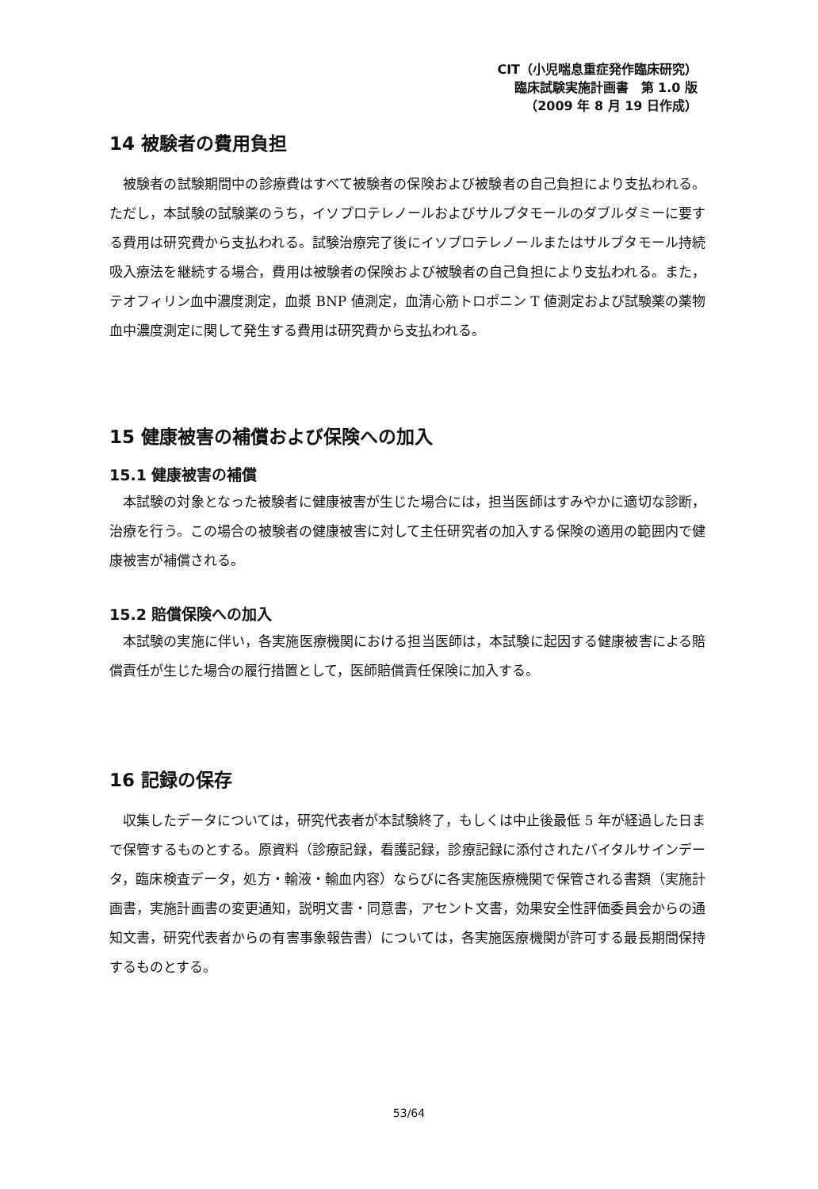CIT（小児喘息重症発作臨床研究）
臨床試験実施計画書　第 1.0 版
（2009 年 8 月 19 日作成）
14 被験者の費用負担
被験者の試験期間中の診療費はすべて被験者の保険および被験者の自己負担により支払われる。ただし，本試験の試験薬のうち，イソプロテレノールおよびサルブタモールのダブルダミーに要する費用は研究費から支払われる。試験治療完了後にイソプロテレノールまたはサルブタモール持続吸入療法を継続する場合，費用は被験者の保険および被験者の自己負担により支払われる。また，テオフィリン血中濃度測定，血漿 BNP 値測定，血清心筋トロポニン T 値測定および試験薬の薬物血中濃度測定に関して発生する費用は研究費から支払われる。
15 健康被害の補償および保険への加入
15.1 健康被害の補償
本試験の対象となった被験者に健康被害が生じた場合には，担当医師はすみやかに適切な診断，治療を行う。この場合の被験者の健康被害に対して主任研究者の加入する保険の適用の範囲内で健康被害が補償される。
15.2 賠償保険への加入
本試験の実施に伴い，各実施医療機関における担当医師は，本試験に起因する健康被害による賠償責任が生じた場合の履行措置として，医師賠償責任保険に加入する。
16 記録の保存
収集したデータについては，研究代表者が本試験終了，もしくは中止後最低 5 年が経過した日まで保管するものとする。原資料（診療記録，看護記録，診療記録に添付されたバイタルサインデータ，臨床検査データ，処方・輸液・輸血内容）ならびに各実施医療機関で保管される書類（実施計画書，実施計画書の変更通知，説明文書・同意書，アセント文書，効果安全性評価委員会からの通知文書，研究代表者からの有害事象報告書）については，各実施医療機関が許可する最長期間保持するものとする。
53/64